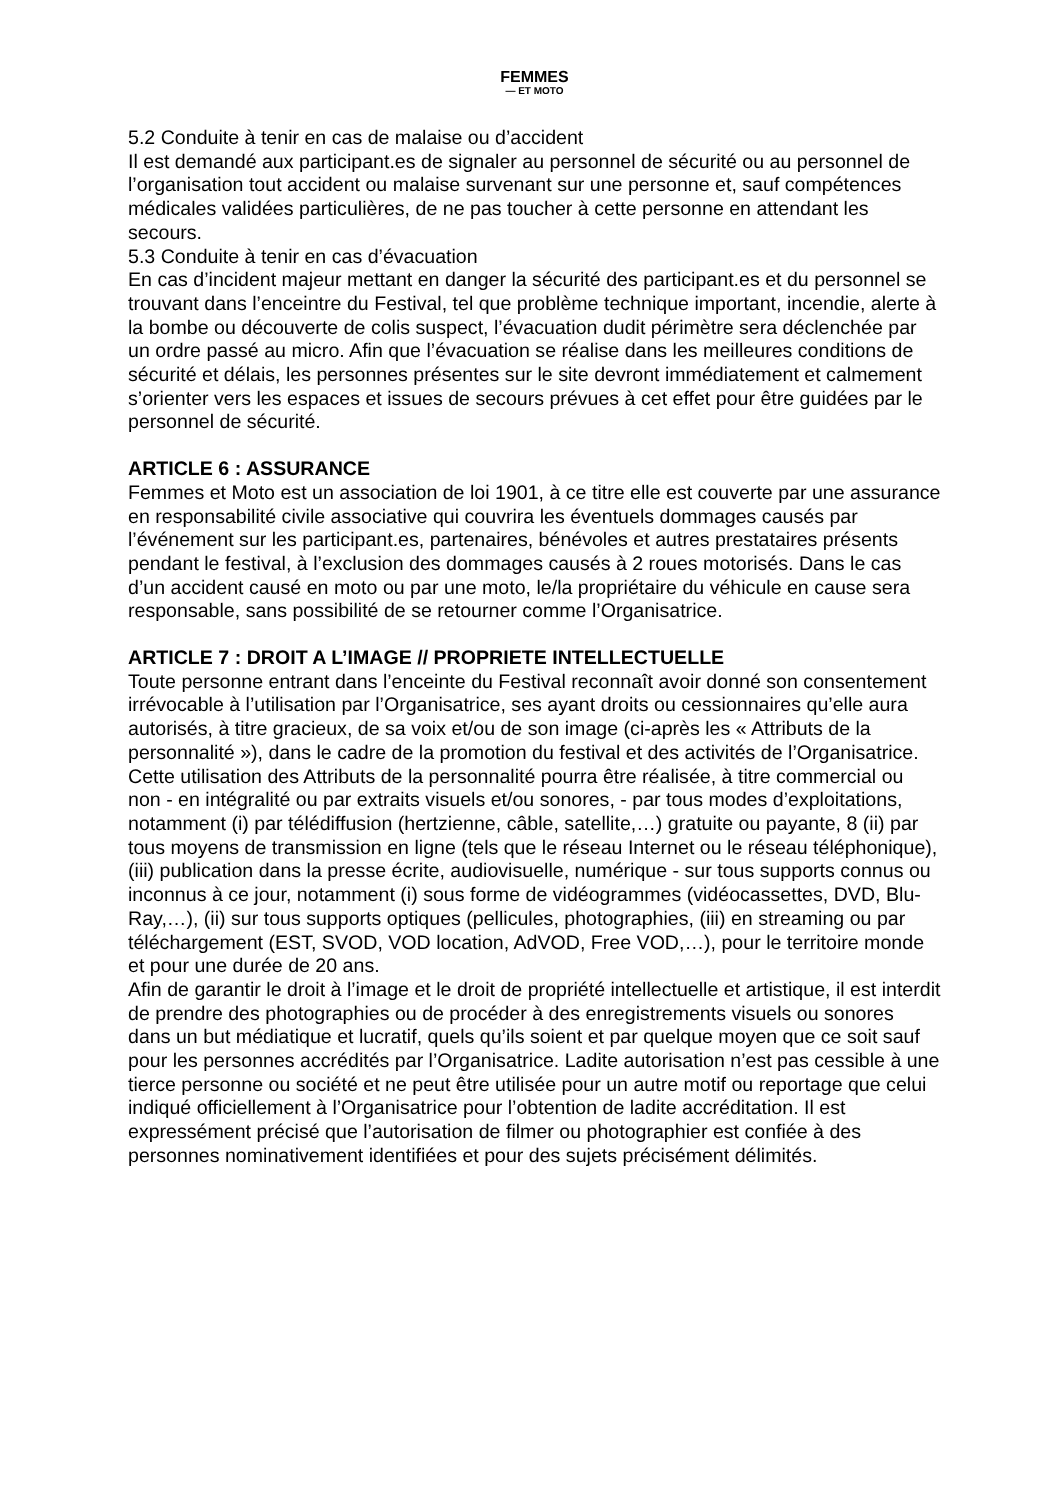FEMMES
— ET MOTO
5.2 Conduite à tenir en cas de malaise ou d’accident
Il est demandé aux participant.es de signaler au personnel de sécurité ou au personnel de l’organisation tout accident ou malaise survenant sur une personne et, sauf compétences médicales validées particulières, de ne pas toucher à cette personne en attendant les secours.
5.3 Conduite à tenir en cas d’évacuation
En cas d’incident majeur mettant en danger la sécurité des participant.es et du personnel se trouvant dans l’enceintre du Festival, tel que problème technique important, incendie, alerte à la bombe ou découverte de colis suspect, l’évacuation dudit périmètre sera déclenchée par un ordre passé au micro. Afin que l’évacuation se réalise dans les meilleures conditions de sécurité et délais, les personnes présentes sur le site devront immédiatement et calmement s’orienter vers les espaces et issues de secours prévues à cet effet pour être guidées par le personnel de sécurité.
ARTICLE 6 : ASSURANCE
Femmes et Moto est un association de loi 1901, à ce titre elle est couverte par une assurance en responsabilité civile associative qui couvrira les éventuels dommages causés par l’événement sur les participant.es, partenaires, bénévoles et autres prestataires présents pendant le festival, à l’exclusion des dommages causés à 2 roues motorisés. Dans le cas d’un accident causé en moto ou par une moto, le/la propriétaire du véhicule en cause sera responsable, sans possibilité de se retourner comme l’Organisatrice.
ARTICLE 7 : DROIT A L’IMAGE // PROPRIETE INTELLECTUELLE
Toute personne entrant dans l’enceinte du Festival reconnaît avoir donné son consentement irrévocable à l’utilisation par l’Organisatrice, ses ayant droits ou cessionnaires qu’elle aura autorisés, à titre gracieux, de sa voix et/ou de son image (ci-après les « Attributs de la personnalité »), dans le cadre de la promotion du festival et des activités de l’Organisatrice.
Cette utilisation des Attributs de la personnalité pourra être réalisée, à titre commercial ou non - en intégralité ou par extraits visuels et/ou sonores, - par tous modes d’exploitations, notamment (i) par télédiffusion (hertzienne, câble, satellite,…) gratuite ou payante, 8 (ii) par tous moyens de transmission en ligne (tels que le réseau Internet ou le réseau téléphonique), (iii) publication dans la presse écrite, audiovisuelle, numérique - sur tous supports connus ou inconnus à ce jour, notamment (i) sous forme de vidéogrammes (vidéocassettes, DVD, Blu-Ray,…), (ii) sur tous supports optiques (pellicules, photographies, (iii) en streaming ou par téléchargement (EST, SVOD, VOD location, AdVOD, Free VOD,…), pour le territoire monde et pour une durée de 20 ans.
Afin de garantir le droit à l’image et le droit de propriété intellectuelle et artistique, il est interdit de prendre des photographies ou de procéder à des enregistrements visuels ou sonores dans un but médiatique et lucratif, quels qu’ils soient et par quelque moyen que ce soit sauf pour les personnes accrédités par l’Organisatrice. Ladite autorisation n’est pas cessible à une tierce personne ou société et ne peut être utilisée pour un autre motif ou reportage que celui indiqué officiellement à l’Organisatrice pour l’obtention de ladite accréditation. Il est expressément précisé que l’autorisation de filmer ou photographier est confiée à des personnes nominativement identifiées et pour des sujets précisément délimités.